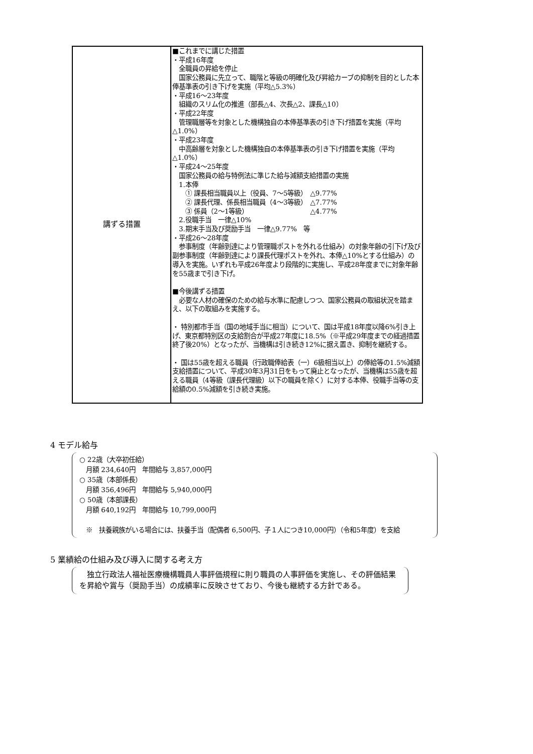| 講ずる措置 | ■これまでに講じた措置 ・平成16年度 全職員の昇給を停止 国家公務員に先立って、職階と等級の明確化及び昇給カーブの抑制を目的とした本俸基準表の引き下げを実施（平均△5.3%） ・平成16～23年度 組織のスリム化の推進（部長△4、次長△2、課長△10） ・平成22年度 管理職層等を対象とした機構独自の本俸基準表の引き下げ措置を実施（平均△1.0%） ・平成23年度 中高齢層を対象とした機構独自の本俸基準表の引き下げ措置を実施（平均△1.0%） ・平成24～25年度 国家公務員の給与特例法に準じた給与減額支給措置の実施 1.本俸 ① 課長相当職員以上（役員、7～5等級） △9.77% ② 課長代理、係長相当職員（4～3等級） △7.77% ③ 係員（2～1等級） △4.77% 2.役職手当 一律△10% 3.期末手当及び奨励手当 一律△9.77% 等 ・平成26～28年度 参事制度（年齢到達により管理職ポストを外れる仕組み）の対象年齢の引下げ及び副参事制度（年齢到達により課長代理ポストを外れ、本俸△10%とする仕組み）の導入を実施。いずれも平成26年度より段階的に実施し、平成28年度までに対象年齢を55歳まで引き下げ。 ■今後講ずる措置 必要な人材の確保のための給与水準に配慮しつつ、国家公務員の取組状況を踏まえ、以下の取組みを実施する。 ・ 特別都市手当（国の地域手当に相当）について、国は平成18年度以降6%引き上げ、東京都特別区の支給割合が平成27年度に18.5%（※平成29年度までの経過措置終了後20%）となったが、当機構は引き続き12%に据え置き、抑制を継続する。 ・ 国は55歳を超える職員（行政職俸給表（一）6級相当以上）の俸給等の1.5%減額支給措置について、平成30年3月31日をもって廃止となったが、当機構は55歳を超える職員（4等級（課長代理級）以下の職員を除く）に対する本俸、役職手当等の支給額の0.5%減額を引き続き実施。 |
4 モデル給与
○ 22歳（大卒初任給）
　月額 234,640円　年間給与 3,857,000円
○ 35歳（本部係長）
　月額 356,496円　年間給与 5,940,000円
○ 50歳（本部課長）
　月額 640,192円　年間給与 10,799,000円
　※　扶養親族がいる場合には、扶養手当（配偶者 6,500円、子１人につき10,000円）（令和5年度）を支給
5 業績給の仕組み及び導入に関する考え方
　独立行政法人福祉医療機構職員人事評価規程に則り職員の人事評価を実施し、その評価結果を昇給や賞与（奨励手当）の成績率に反映させており、今後も継続する方針である。